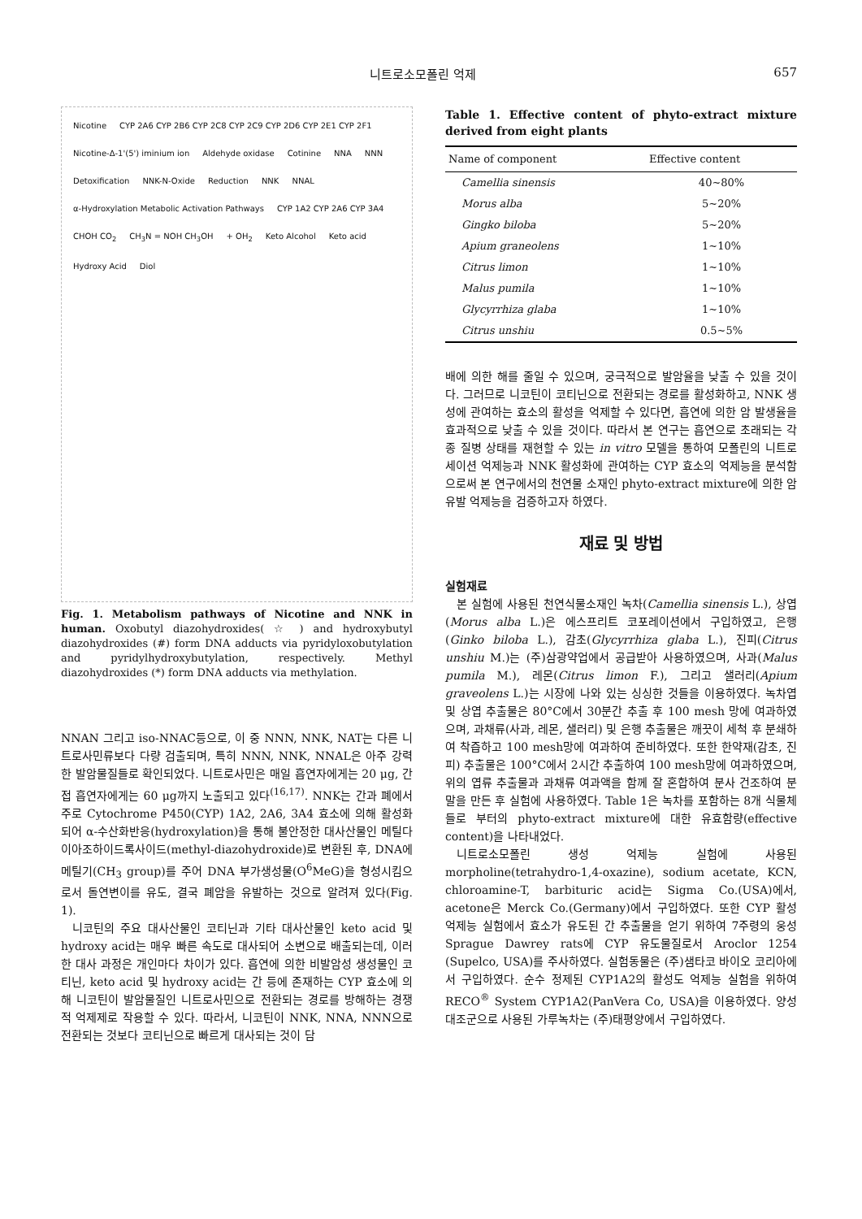니트로소모폴린 억제 657
Nicotine CYP 2A6 CYP 2B6 CYP 2C8 CYP 2C9 CYP 2D6 CYP 2E1 CYP 2F1 Nicotine-Δ-1'(5') iminium ion Aldehyde oxidase Cotinine NNA NNN Detoxification NNK-N-Oxide Reduction NNK NNAL α-Hydroxylation Metabolic Activation Pathways CYP 1A2 CYP 2A6 CYP 3A4 CHOH CO<sub>2</sub> CH<sub>3</sub>N = NOH CH<sub>3</sub>OH + OH<sub>2</sub> Keto Alcohol Keto acid Hydroxy Acid Diol
Fig. 1. Metabolism pathways of Nicotine and NNK in human. Oxobutyl diazohydroxides( ☆ ) and hydroxybutyl diazohydroxides (#) form DNA adducts via pyridyloxobutylation and pyridylhydroxybutylation, respectively. Methyl diazohydroxides (*) form DNA adducts via methylation.
NNAN 그리고 iso-NNAC등으로, 이 중 NNN, NNK, NAT는 다른 니트로사민류보다 다량 검출되며, 특히 NNN, NNK, NNAL은 아주 강력한 발암물질들로 확인되었다. 니트로사민은 매일 흡연자에게는 20 μg, 간접 흡연자에게는 60 μg까지 노출되고 있다<sup>(16,17)</sup>. NNK는 간과 폐에서 주로 Cytochrome P450(CYP) 1A2, 2A6, 3A4 효소에 의해 활성화되어 α-수산화반응(hydroxylation)을 통해 불안정한 대사산물인 메틸다이아조하이드록사이드(methyl-diazohydroxide)로 변환된 후, DNA에 메틸기(CH<sub>3</sub> group)를 주어 DNA 부가생성물(O<sup>6</sup>MeG)을 형성시킴으로서 돌연변이를 유도, 결국 폐암을 유발하는 것으로 알려져 있다(Fig. 1).
니코틴의 주요 대사산물인 코티닌과 기타 대사산물인 keto acid 및 hydroxy acid는 매우 빠른 속도로 대사되어 소변으로 배출되는데, 이러한 대사 과정은 개인마다 차이가 있다. 흡연에 의한 비발암성 생성물인 코티닌, keto acid 및 hydroxy acid는 간 등에 존재하는 CYP 효소에 의해 니코틴이 발암물질인 니트로사민으로 전환되는 경로를 방해하는 경쟁적 억제제로 작용할 수 있다. 따라서, 니코틴이 NNK, NNA, NNN으로 전환되는 것보다 코티닌으로 빠르게 대사되는 것이 담
Table 1. Effective content of phyto-extract mixture derived from eight plants
| Name of component | Effective content |
| --- | --- |
| Camellia sinensis | 40~80% |
| Morus alba | 5~20% |
| Gingko biloba | 5~20% |
| Apium graneolens | 1~10% |
| Citrus limon | 1~10% |
| Malus pumila | 1~10% |
| Glycyrrhiza glaba | 1~10% |
| Citrus unshiu | 0.5~5% |
배에 의한 해를 줄일 수 있으며, 궁극적으로 발암율을 낮출 수 있을 것이다. 그러므로 니코틴이 코티닌으로 전환되는 경로를 활성화하고, NNK 생성에 관여하는 효소의 활성을 억제할 수 있다면, 흡연에 의한 암 발생율을 효과적으로 낮출 수 있을 것이다. 따라서 본 연구는 흡연으로 초래되는 각종 질병 상태를 재현할 수 있는 in vitro 모델을 통하여 모폴린의 니트로세이션 억제능과 NNK 활성화에 관여하는 CYP 효소의 억제능을 분석함으로써 본 연구에서의 천연물 소재인 phyto-extract mixture에 의한 암 유발 억제능을 검증하고자 하였다.
재료 및 방법
실험재료
본 실험에 사용된 천연식물소재인 녹차(Camellia sinensis L.), 상엽(Morus alba L.)은 에스프리트 코포레이션에서 구입하였고, 은행(Ginko biloba L.), 감초(Glycyrrhiza glaba L.), 진피(Citrus unshiu M.)는 (주)삼광약업에서 공급받아 사용하였으며, 사과(Malus pumila M.), 레몬(Citrus limon F.), 그리고 샐러리(Apium graveolens L.)는 시장에 나와 있는 싱싱한 것들을 이용하였다. 녹차엽 및 상엽 추출물은 80°C에서 30분간 추출 후 100 mesh 망에 여과하였으며, 과채류(사과, 레몬, 샐러리) 및 은행 추출물은 깨끗이 세척 후 분쇄하여 착즙하고 100 mesh망에 여과하여 준비하였다. 또한 한약재(감초, 진피) 추출물은 100°C에서 2시간 추출하여 100 mesh망에 여과하였으며, 위의 엽류 추출물과 과채류 여과액을 함께 잘 혼합하여 분사 건조하여 분말을 만든 후 실험에 사용하였다. Table 1은 녹차를 포함하는 8개 식물체들로 부터의 phyto-extract mixture에 대한 유효함량(effective content)을 나타내었다.
니트로소모폴린 생성 억제능 실험에 사용된 morpholine(tetrahydro-1,4-oxazine), sodium acetate, KCN, chloroamine-T, barbituric acid는 Sigma Co.(USA)에서, acetone은 Merck Co.(Germany)에서 구입하였다. 또한 CYP 활성 억제능 실험에서 효소가 유도된 간 추출물을 얻기 위하여 7주령의 웅성 Sprague Dawrey rats에 CYP 유도물질로서 Aroclor 1254 (Supelco, USA)를 주사하였다. 실험동물은 (주)샘타코 바이오 코리아에서 구입하였다. 순수 정제된 CYP1A2의 활성도 억제능 실험을 위하여 RECO<sup>®</sup> System CYP1A2(PanVera Co, USA)을 이용하였다. 양성 대조군으로 사용된 가루녹차는 (주)태평양에서 구입하였다.